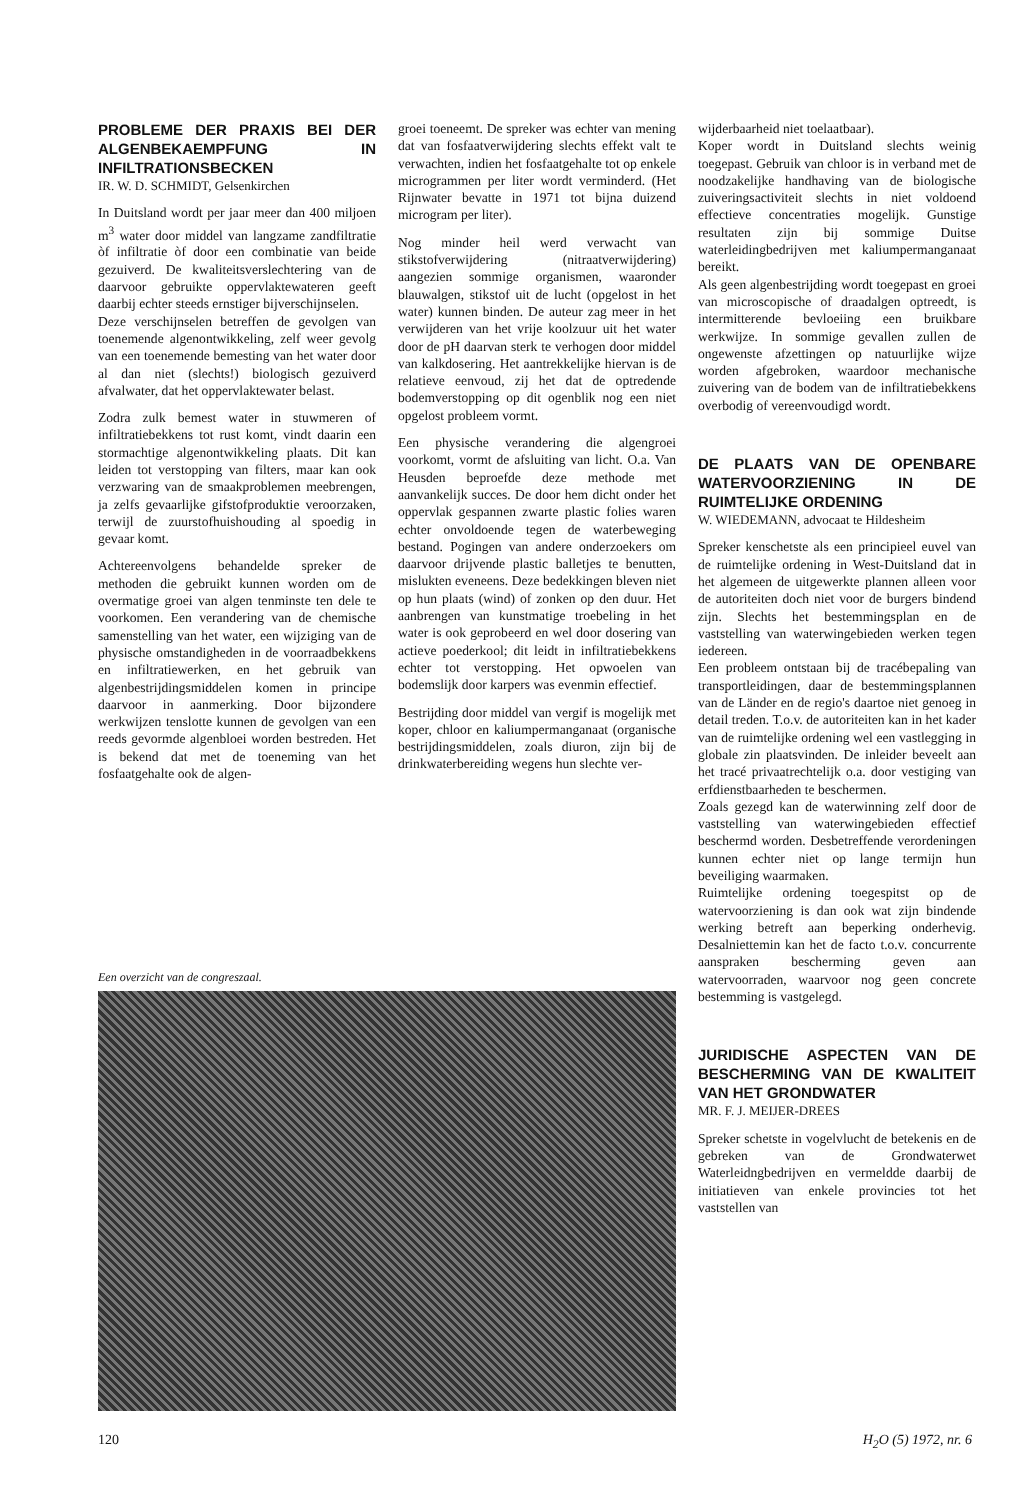PROBLEME DER PRAXIS BEI DER ALGENBEKAEMPFUNG IN INFILTRATIONSBECKEN
IR. W. D. SCHMIDT, Gelsenkirchen
In Duitsland wordt per jaar meer dan 400 miljoen m<sup>3</sup> water door middel van langzame zandfiltratie òf infiltratie òf door een combinatie van beide gezuiverd. De kwaliteitsverslechtering van de daarvoor gebruikte oppervlaktewateren geeft daarbij echter steeds ernstiger bijverschijnselen.
Deze verschijnselen betreffen de gevolgen van toenemende algenontwikkeling, zelf weer gevolg van een toenemende bemesting van het water door al dan niet (slechts!) biologisch gezuiverd afvalwater, dat het oppervlaktewater belast.
Zodra zulk bemest water in stuwmeren of infiltratiebekkens tot rust komt, vindt daarin een stormachtige algenontwikkeling plaats. Dit kan leiden tot verstopping van filters, maar kan ook verzwaring van de smaakproblemen meebrengen, ja zelfs gevaarlijke gifstofproduktie veroorzaken, terwijl de zuurstofhuishouding al spoedig in gevaar komt.
Achtereenvolgens behandelde spreker de methoden die gebruikt kunnen worden om de overmatige groei van algen tenminste ten dele te voorkomen. Een verandering van de chemische samenstelling van het water, een wijziging van de physische omstandigheden in de voorraadbekkens en infiltratiewerken, en het gebruik van algenbestrijdingsmiddelen komen in principe daarvoor in aanmerking. Door bijzondere werkwijzen tenslotte kunnen de gevolgen van een reeds gevormde algenbloei worden bestreden. Het is bekend dat met de toeneming van het fosfaatgehalte ook de algen-
groei toeneemt. De spreker was echter van mening dat van fosfaatverwijdering slechts effekt valt te verwachten, indien het fosfaatgehalte tot op enkele microgrammen per liter wordt verminderd. (Het Rijnwater bevatte in 1971 tot bijna duizend microgram per liter).
Nog minder heil werd verwacht van stikstofverwijdering (nitraatverwijdering) aangezien sommige organismen, waaronder blauwalgen, stikstof uit de lucht (opgelost in het water) kunnen binden. De auteur zag meer in het verwijderen van het vrije koolzuur uit het water door de pH daarvan sterk te verhogen door middel van kalkdosering. Het aantrekkelijke hiervan is de relatieve eenvoud, zij het dat de optredende bodemverstopping op dit ogenblik nog een niet opgelost probleem vormt.
Een physische verandering die algengroei voorkomt, vormt de afsluiting van licht. O.a. Van Heusden beproefde deze methode met aanvankelijk succes. De door hem dicht onder het oppervlak gespannen zwarte plastic folies waren echter onvoldoende tegen de waterbeweging bestand. Pogingen van andere onderzoekers om daarvoor drijvende plastic balletjes te benutten, mislukten eveneens. Deze bedekkingen bleven niet op hun plaats (wind) of zonken op den duur. Het aanbrengen van kunstmatige troebeling in het water is ook geprobeerd en wel door dosering van actieve poederkool; dit leidt in infiltratiebekkens echter tot verstopping. Het opwoelen van bodemslijk door karpers was evenmin effectief.
Bestrijding door middel van vergif is mogelijk met koper, chloor en kaliumpermanganaat (organische bestrijdingsmiddelen, zoals diuron, zijn bij de drinkwaterbereiding wegens hun slechte ver-
wijderbaarheid niet toelaatbaar).
Koper wordt in Duitsland slechts weinig toegepast. Gebruik van chloor is in verband met de noodzakelijke handhaving van de biologische zuiveringsactiviteit slechts in niet voldoend effectieve concentraties mogelijk. Gunstige resultaten zijn bij sommige Duitse waterleidingbedrijven met kaliumpermanganaat bereikt.
Als geen algenbestrijding wordt toegepast en groei van microscopische of draadalgen optreedt, is intermitterende bevloeiing een bruikbare werkwijze. In sommige gevallen zullen de ongewenste afzettingen op natuurlijke wijze worden afgebroken, waardoor mechanische zuivering van de bodem van de infiltratiebekkens overbodig of vereenvoudigd wordt.
DE PLAATS VAN DE OPENBARE WATERVOORZIENING IN DE RUIMTELIJKE ORDENING
W. WIEDEMANN, advocaat te Hildesheim
Spreker kenschetste als een principieel euvel van de ruimtelijke ordening in West-Duitsland dat in het algemeen de uitgewerkte plannen alleen voor de autoriteiten doch niet voor de burgers bindend zijn. Slechts het bestemmingsplan en de vaststelling van waterwingebieden werken tegen iedereen.
Een probleem ontstaan bij de tracébepaling van transportleidingen, daar de bestemmingsplannen van de Länder en de regio's daartoe niet genoeg in detail treden. T.o.v. de autoriteiten kan in het kader van de ruimtelijke ordening wel een vastlegging in globale zin plaatsvinden. De inleider beveelt aan het tracé privaatrechtelijk o.a. door vestiging van erfdienstbaarheden te beschermen.
Zoals gezegd kan de waterwinning zelf door de vaststelling van waterwingebieden effectief beschermd worden. Desbetreffende verordeningen kunnen echter niet op lange termijn hun beveiliging waarmaken.
Ruimtelijke ordening toegespitst op de watervoorziening is dan ook wat zijn bindende werking betreft aan beperking onderhevig. Desalniettemin kan het de facto t.o.v. concurrente aanspraken bescherming geven aan watervoorraden, waarvoor nog geen concrete bestemming is vastgelegd.
JURIDISCHE ASPECTEN VAN DE BESCHERMING VAN DE KWALITEIT VAN HET GRONDWATER
MR. F. J. MEIJER-DREES
Spreker schetste in vogelvlucht de betekenis en de gebreken van de Grondwaterwet Waterleidngbedrijven en vermeldde daarbij de initiatieven van enkele provincies tot het vaststellen van
Een overzicht van de congreszaal.
120 H<sub>2</sub>O (5) 1972, nr. 6